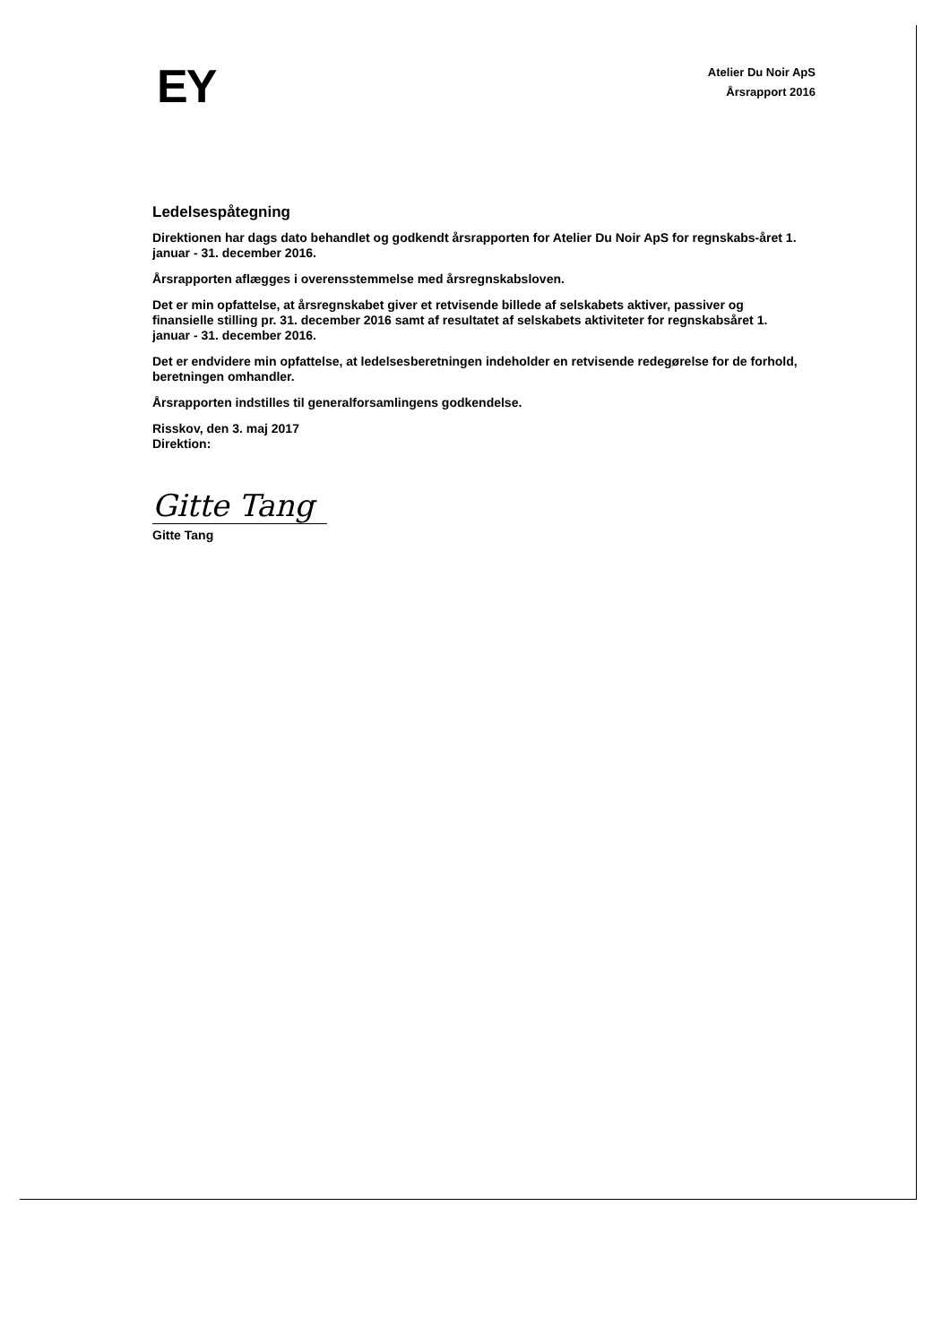EY
Atelier Du Noir ApS
Årsrapport 2016
Ledelsespåtegning
Direktionen har dags dato behandlet og godkendt årsrapporten for Atelier Du Noir ApS for regnskabs-året 1. januar - 31. december 2016.
Årsrapporten aflægges i overensstemmelse med årsregnskabsloven.
Det er min opfattelse, at årsregnskabet giver et retvisende billede af selskabets aktiver, passiver og finansielle stilling pr. 31. december 2016 samt af resultatet af selskabets aktiviteter for regnskabsåret 1. januar - 31. december 2016.
Det er endvidere min opfattelse, at ledelsesberetningen indeholder en retvisende redegørelse for de forhold, beretningen omhandler.
Årsrapporten indstilles til generalforsamlingens godkendelse.
Risskov, den 3. maj 2017
Direktion:
Gitte Tang
Gitte Tang